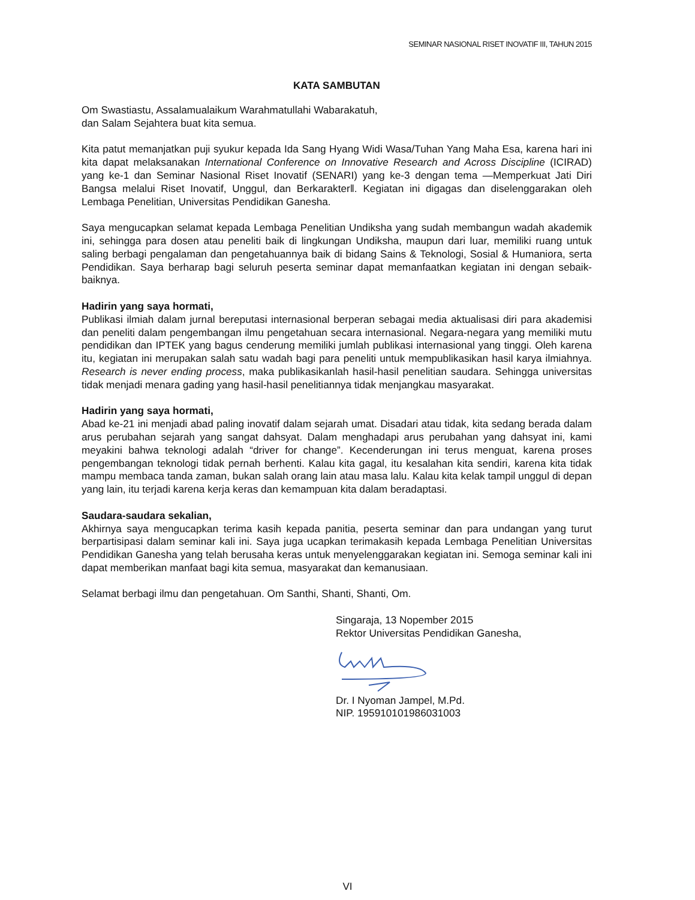SEMINAR NASIONAL RISET INOVATIF III, TAHUN 2015
KATA SAMBUTAN
Om Swastiastu, Assalamualaikum Warahmatullahi Wabarakatuh,
dan Salam Sejahtera buat kita semua.
Kita patut memanjatkan puji syukur kepada Ida Sang Hyang Widi Wasa/Tuhan Yang Maha Esa, karena hari ini kita dapat melaksanakan International Conference on Innovative Research and Across Discipline (ICIRAD) yang ke-1 dan Seminar Nasional Riset Inovatif (SENARI) yang ke-3 dengan tema ―Memperkuat Jati Diri Bangsa melalui Riset Inovatif, Unggul, dan Berkarakter‖. Kegiatan ini digagas dan diselenggarakan oleh Lembaga Penelitian, Universitas Pendidikan Ganesha.
Saya mengucapkan selamat kepada Lembaga Penelitian Undiksha yang sudah membangun wadah akademik ini, sehingga para dosen atau peneliti baik di lingkungan Undiksha, maupun dari luar, memiliki ruang untuk saling berbagi pengalaman dan pengetahuannya baik di bidang Sains & Teknologi, Sosial & Humaniora, serta Pendidikan. Saya berharap bagi seluruh peserta seminar dapat memanfaatkan kegiatan ini dengan sebaik-baiknya.
Hadirin yang saya hormati,
Publikasi ilmiah dalam jurnal bereputasi internasional berperan sebagai media aktualisasi diri para akademisi dan peneliti dalam pengembangan ilmu pengetahuan secara internasional. Negara-negara yang memiliki mutu pendidikan dan IPTEK yang bagus cenderung memiliki jumlah publikasi internasional yang tinggi. Oleh karena itu, kegiatan ini merupakan salah satu wadah bagi para peneliti untuk mempublikasikan hasil karya ilmiahnya. Research is never ending process, maka publikasikanlah hasil-hasil penelitian saudara. Sehingga universitas tidak menjadi menara gading yang hasil-hasil penelitiannya tidak menjangkau masyarakat.
Hadirin yang saya hormati,
Abad ke-21 ini menjadi abad paling inovatif dalam sejarah umat. Disadari atau tidak, kita sedang berada dalam arus perubahan sejarah yang sangat dahsyat. Dalam menghadapi arus perubahan yang dahsyat ini, kami meyakini bahwa teknologi adalah “driver for change”. Kecenderungan ini terus menguat, karena proses pengembangan teknologi tidak pernah berhenti. Kalau kita gagal, itu kesalahan kita sendiri, karena kita tidak mampu membaca tanda zaman, bukan salah orang lain atau masa lalu. Kalau kita kelak tampil unggul di depan yang lain, itu terjadi karena kerja keras dan kemampuan kita dalam beradaptasi.
Saudara-saudara sekalian,
Akhirnya saya mengucapkan terima kasih kepada panitia, peserta seminar dan para undangan yang turut berpartisipasi dalam seminar kali ini. Saya juga ucapkan terimakasih kepada Lembaga Penelitian Universitas Pendidikan Ganesha yang telah berusaha keras untuk menyelenggarakan kegiatan ini. Semoga seminar kali ini dapat memberikan manfaat bagi kita semua, masyarakat dan kemanusiaan.
Selamat berbagi ilmu dan pengetahuan. Om Santhi, Shanti, Shanti, Om.
Singaraja, 13 Nopember 2015
Rektor Universitas Pendidikan Ganesha, Dr. I Nyoman Jampel, M.Pd.
NIP. 195910101986031003
VI